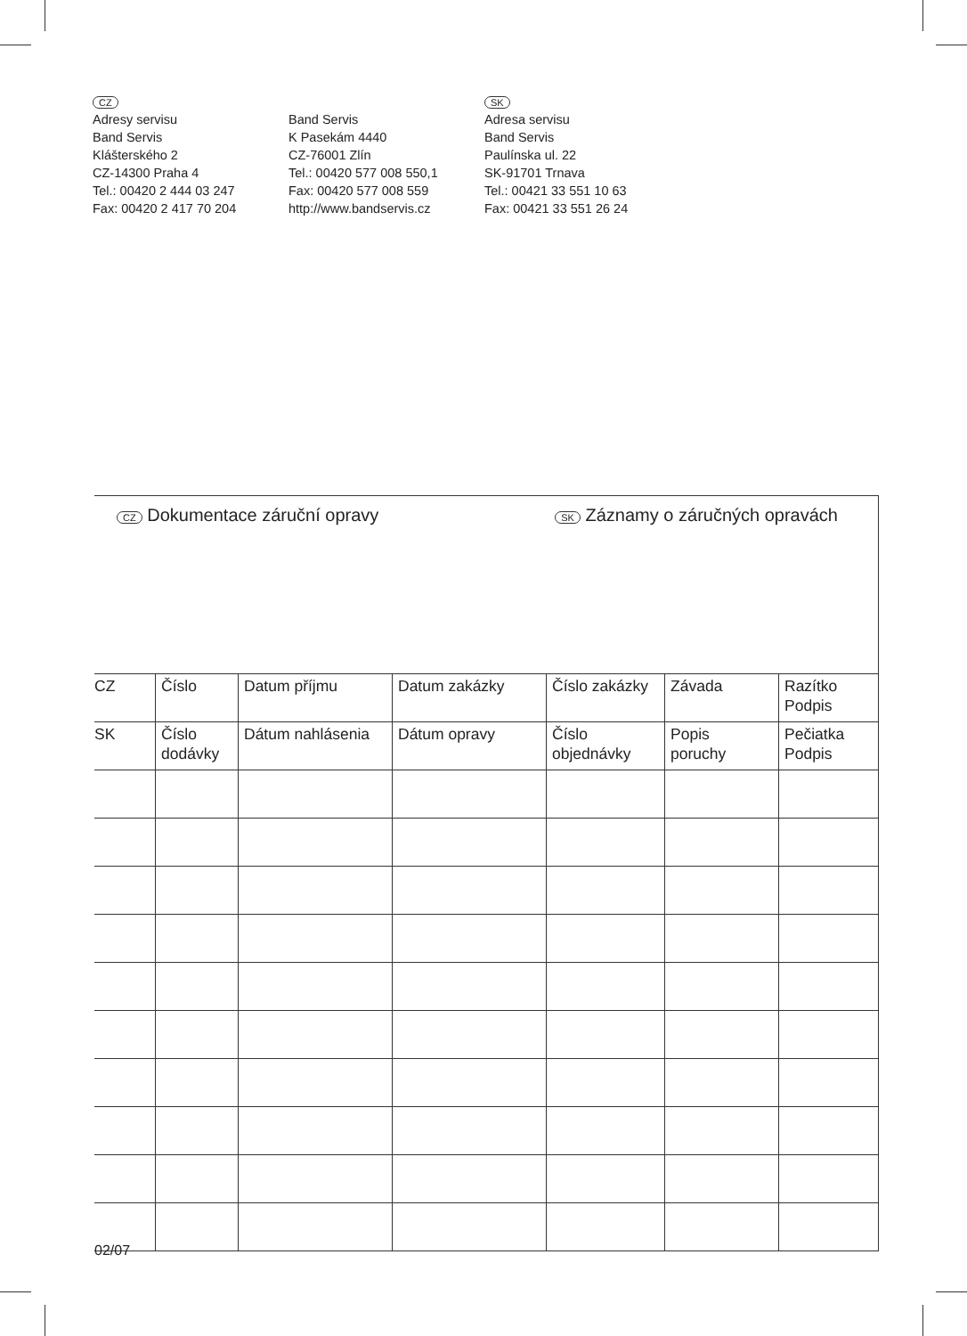CZ
Adresy servisu
Band Servis
Klášterského 2
CZ-14300 Praha 4
Tel.: 00420 2 444 03 247
Fax: 00420 2 417 70 204
Band Servis
K Pasekám 4440
CZ-76001 Zlín
Tel.: 00420 577 008 550,1
Fax: 00420 577 008 559
http://www.bandservis.cz
SK
Adresa servisu
Band Servis
Paulínska ul. 22
SK-91701 Trnava
Tel.: 00421 33 551 10 63
Fax: 00421 33 551 26 24
CZ Dokumentace záruční opravy SK Záznamy o záručných opravách
| CZ | Číslo | Datum příjmu | Datum zakázky | Číslo zakázky | Závada | Razítko Podpis |
| SK | Číslo dodávky | Dátum nahlásenia | Dátum opravy | Číslo objednávky | Popis poruchy | Pečiatka Podpis |
02/07